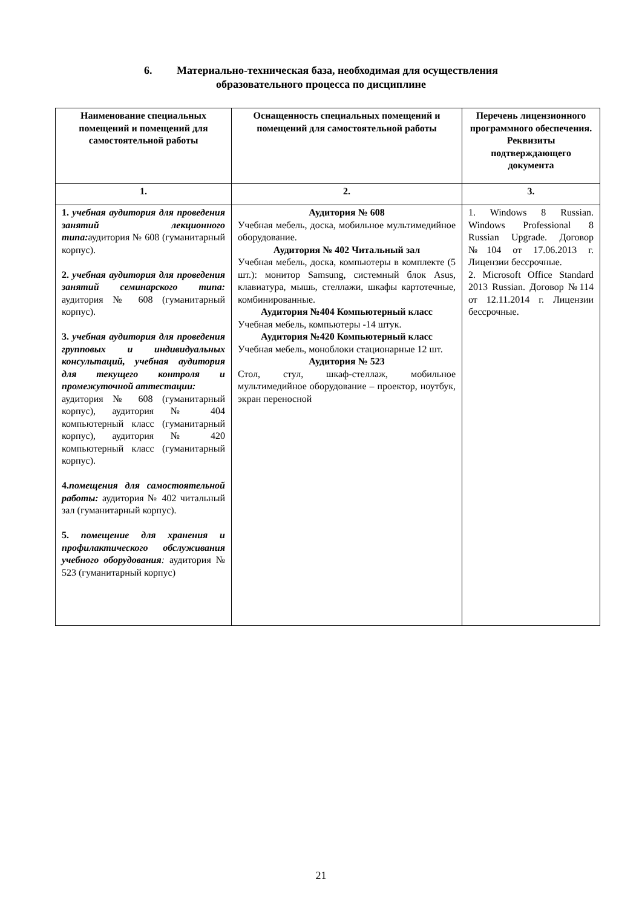6. Материально-техническая база, необходимая для осуществления
образовательного процесса по дисциплине
| Наименование специальных помещений и помещений для самостоятельной работы | Оснащенность специальных помещений и помещений для самостоятельной работы | Перечень лицензионного программного обеспечения. Реквизиты подтверждающего документа |
| --- | --- | --- |
| 1. | 2. | 3. |
| 1. учебная аудитория для проведения занятий лекционного типа: аудитория № 608 (гуманитарный корпус). 2. учебная аудитория для проведения занятий семинарского типа: аудитория № 608 (гуманитарный корпус). 3. учебная аудитория для проведения групповых и индивидуальных консультаций, учебная аудитория для текущего контроля и промежуточной аттестации: аудитория № 608 (гуманитарный корпус), аудитория № 404 компьютерный класс (гуманитарный корпус), аудитория № 420 компьютерный класс (гуманитарный корпус). 4. помещения для самостоятельной работы: аудитория № 402 читальный зал (гуманитарный корпус). 5. помещение для хранения и профилактического обслуживания учебного оборудования : аудитория № 523 (гуманитарный корпус) | Аудитория № 608 Учебная мебель, доска, мобильное мультимедийное оборудование. Аудитория № 402 Читальный зал Учебная мебель, доска, компьютеры в комплекте (5 шт.): монитор Samsung, системный блок Asus, клавиатура, мышь, стеллажи, шкафы картотечные, комбинированные. Аудитория №404 Компьютерный класс Учебная мебель, компьютеры -14 штук. Аудитория №420 Компьютерный класс Учебная мебель, моноблоки стационарные 12 шт. Аудитория № 523 Стол, стул, шкаф-стеллаж, мобильное мультимедийное оборудование – проектор, ноутбук, экран переносной | 1. Windows 8 Russian. Windows Professional 8 Russian Upgrade. Договор №104 от 17.06.2013 г. Лицензии бессрочные. 2. Microsoft Office Standard 2013 Russian. Договор №114 от 12.11.2014 г. Лицензии бессрочные. |
21